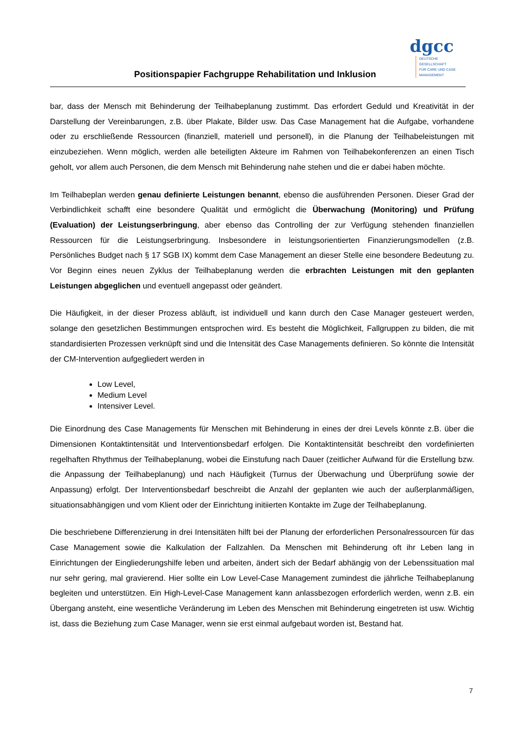Positionspapier Fachgruppe Rehabilitation und Inklusion
dgcc
DEUTSCHE GESELLSCHAFT
FÜR CARE UND CASE
MANAGEMENT
bar, dass der Mensch mit Behinderung der Teilhabeplanung zustimmt. Das erfordert Geduld und Kreativität in der Darstellung der Vereinbarungen, z.B. über Plakate, Bilder usw. Das Case Management hat die Aufgabe, vorhandene oder zu erschließende Ressourcen (finanziell, materiell und personell), in die Planung der Teilhabeleistungen mit einzubeziehen. Wenn möglich, werden alle beteiligten Akteure im Rahmen von Teilhabekonferenzen an einen Tisch geholt, vor allem auch Personen, die dem Mensch mit Behinderung nahe stehen und die er dabei haben möchte.
Im Teilhabeplan werden genau definierte Leistungen benannt, ebenso die ausführenden Personen. Dieser Grad der Verbindlichkeit schafft eine besondere Qualität und ermöglicht die Überwachung (Monitoring) und Prüfung (Evaluation) der Leistungserbringung, aber ebenso das Controlling der zur Verfügung stehenden finanziellen Ressourcen für die Leistungserbringung. Insbesondere in leistungsorientierten Finanzierungsmodellen (z.B. Persönliches Budget nach § 17 SGB IX) kommt dem Case Management an dieser Stelle eine besondere Bedeutung zu. Vor Beginn eines neuen Zyklus der Teilhabeplanung werden die erbrachten Leistungen mit den geplanten Leistungen abgeglichen und eventuell angepasst oder geändert.
Die Häufigkeit, in der dieser Prozess abläuft, ist individuell und kann durch den Case Manager gesteuert werden, solange den gesetzlichen Bestimmungen entsprochen wird. Es besteht die Möglichkeit, Fallgruppen zu bilden, die mit standardisierten Prozessen verknüpft sind und die Intensität des Case Managements definieren. So könnte die Intensität der CM-Intervention aufgegliedert werden in
Low Level,
Medium Level
Intensiver Level.
Die Einordnung des Case Managements für Menschen mit Behinderung in eines der drei Levels könnte z.B. über die Dimensionen Kontaktintensität und Interventionsbedarf erfolgen. Die Kontaktintensität beschreibt den vordefinierten regelhaften Rhythmus der Teilhabeplanung, wobei die Einstufung nach Dauer (zeitlicher Aufwand für die Erstellung bzw. die Anpassung der Teilhabeplanung) und nach Häufigkeit (Turnus der Überwachung und Überprüfung sowie der Anpassung) erfolgt. Der Interventionsbedarf beschreibt die Anzahl der geplanten wie auch der außerplanmäßigen, situationsabhängigen und vom Klient oder der Einrichtung initiierten Kontakte im Zuge der Teilhabeplanung.
Die beschriebene Differenzierung in drei Intensitäten hilft bei der Planung der erforderlichen Personalressourcen für das Case Management sowie die Kalkulation der Fallzahlen. Da Menschen mit Behinderung oft ihr Leben lang in Einrichtungen der Eingliederungshilfe leben und arbeiten, ändert sich der Bedarf abhängig von der Lebenssituation mal nur sehr gering, mal gravierend. Hier sollte ein Low Level-Case Management zumindest die jährliche Teilhabeplanung begleiten und unterstützen. Ein High-Level-Case Management kann anlassbezogen erforderlich werden, wenn z.B. ein Übergang ansteht, eine wesentliche Veränderung im Leben des Menschen mit Behinderung eingetreten ist usw. Wichtig ist, dass die Beziehung zum Case Manager, wenn sie erst einmal aufgebaut worden ist, Bestand hat.
7